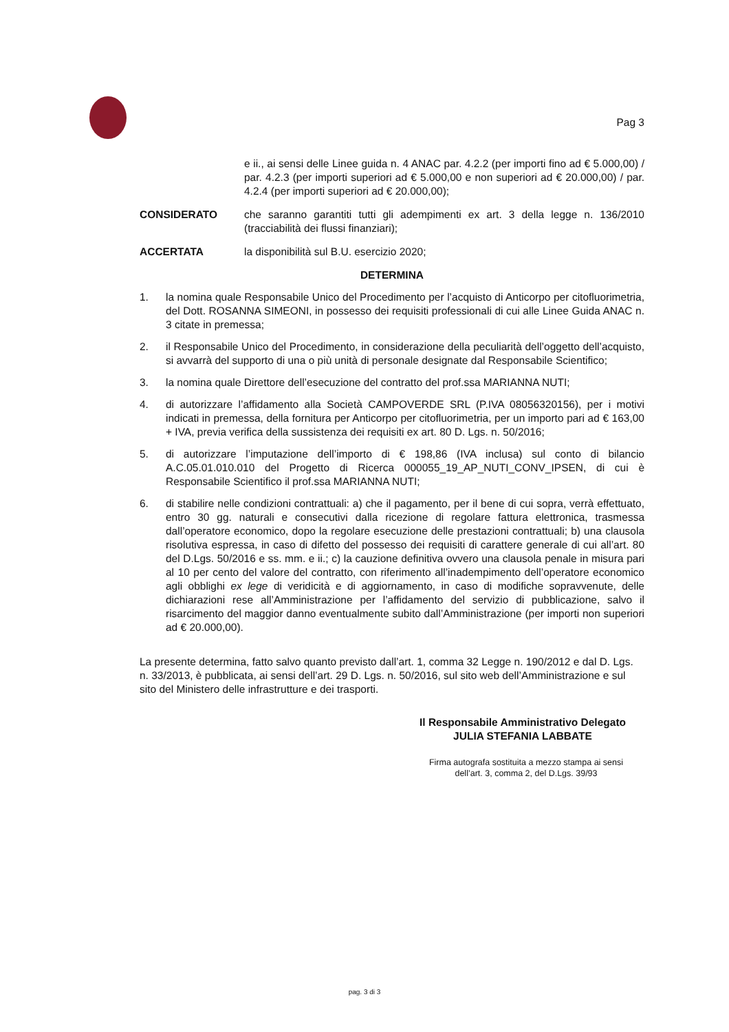Pag 3
e ii., ai sensi delle Linee guida n. 4 ANAC par. 4.2.2 (per importi fino ad € 5.000,00) / par. 4.2.3 (per importi superiori ad € 5.000,00 e non superiori ad € 20.000,00) / par. 4.2.4 (per importi superiori ad € 20.000,00);
CONSIDERATO che saranno garantiti tutti gli adempimenti ex art. 3 della legge n. 136/2010 (tracciabilità dei flussi finanziari);
ACCERTATA la disponibilità sul B.U. esercizio 2020;
DETERMINA
1. la nomina quale Responsabile Unico del Procedimento per l’acquisto di Anticorpo per citofluorimetria, del Dott. ROSANNA SIMEONI, in possesso dei requisiti professionali di cui alle Linee Guida ANAC n. 3 citate in premessa;
2. il Responsabile Unico del Procedimento, in considerazione della peculiarità dell’oggetto dell’acquisto, si avvarrà del supporto di una o più unità di personale designate dal Responsabile Scientifico;
3. la nomina quale Direttore dell’esecuzione del contratto del prof.ssa MARIANNA NUTI;
4. di autorizzare l’affidamento alla Società CAMPOVERDE SRL (P.IVA 08056320156), per i motivi indicati in premessa, della fornitura per Anticorpo per citofluorimetria, per un importo pari ad € 163,00 + IVA, previa verifica della sussistenza dei requisiti ex art. 80 D. Lgs. n. 50/2016;
5. di autorizzare l’imputazione dell’importo di € 198,86 (IVA inclusa) sul conto di bilancio A.C.05.01.010.010 del Progetto di Ricerca 000055_19_AP_NUTI_CONV_IPSEN, di cui è Responsabile Scientifico il prof.ssa MARIANNA NUTI;
6. di stabilire nelle condizioni contrattuali: a) che il pagamento, per il bene di cui sopra, verrà effettuato, entro 30 gg. naturali e consecutivi dalla ricezione di regolare fattura elettronica, trasmessa dall’operatore economico, dopo la regolare esecuzione delle prestazioni contrattuali; b) una clausola risolutiva espressa, in caso di difetto del possesso dei requisiti di carattere generale di cui all’art. 80 del D.Lgs. 50/2016 e ss. mm. e ii.; c) la cauzione definitiva ovvero una clausola penale in misura pari al 10 per cento del valore del contratto, con riferimento all’inadempimento dell’operatore economico agli obblighi ex lege di veridicità e di aggiornamento, in caso di modifiche sopravvenute, delle dichiarazioni rese all’Amministrazione per l’affidamento del servizio di pubblicazione, salvo il risarcimento del maggior danno eventualmente subito dall’Amministrazione (per importi non superiori ad € 20.000,00).
La presente determina, fatto salvo quanto previsto dall’art. 1, comma 32 Legge n. 190/2012 e dal D. Lgs. n. 33/2013, è pubblicata, ai sensi dell’art. 29 D. Lgs. n. 50/2016, sul sito web dell’Amministrazione e sul sito del Ministero delle infrastrutture e dei trasporti.
Il Responsabile Amministrativo Delegato
JULIA STEFANIA LABBATE
Firma autografa sostituita a mezzo stampa ai sensi
dell’art. 3, comma 2, del D.Lgs. 39/93
pag. 3 di 3